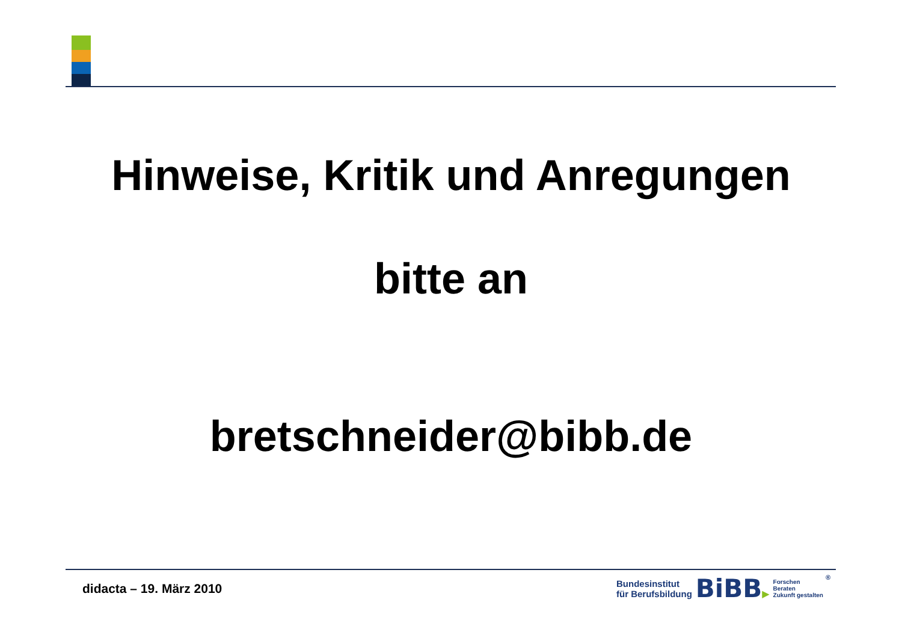Hinweise, Kritik und Anregungen
bitte an
bretschneider@bibb.de
didacta – 19. März 2010
Bundesinstitut
für Berufsbildung
BiBB▶
Forschen
Beraten
Zukunft gestalten
®